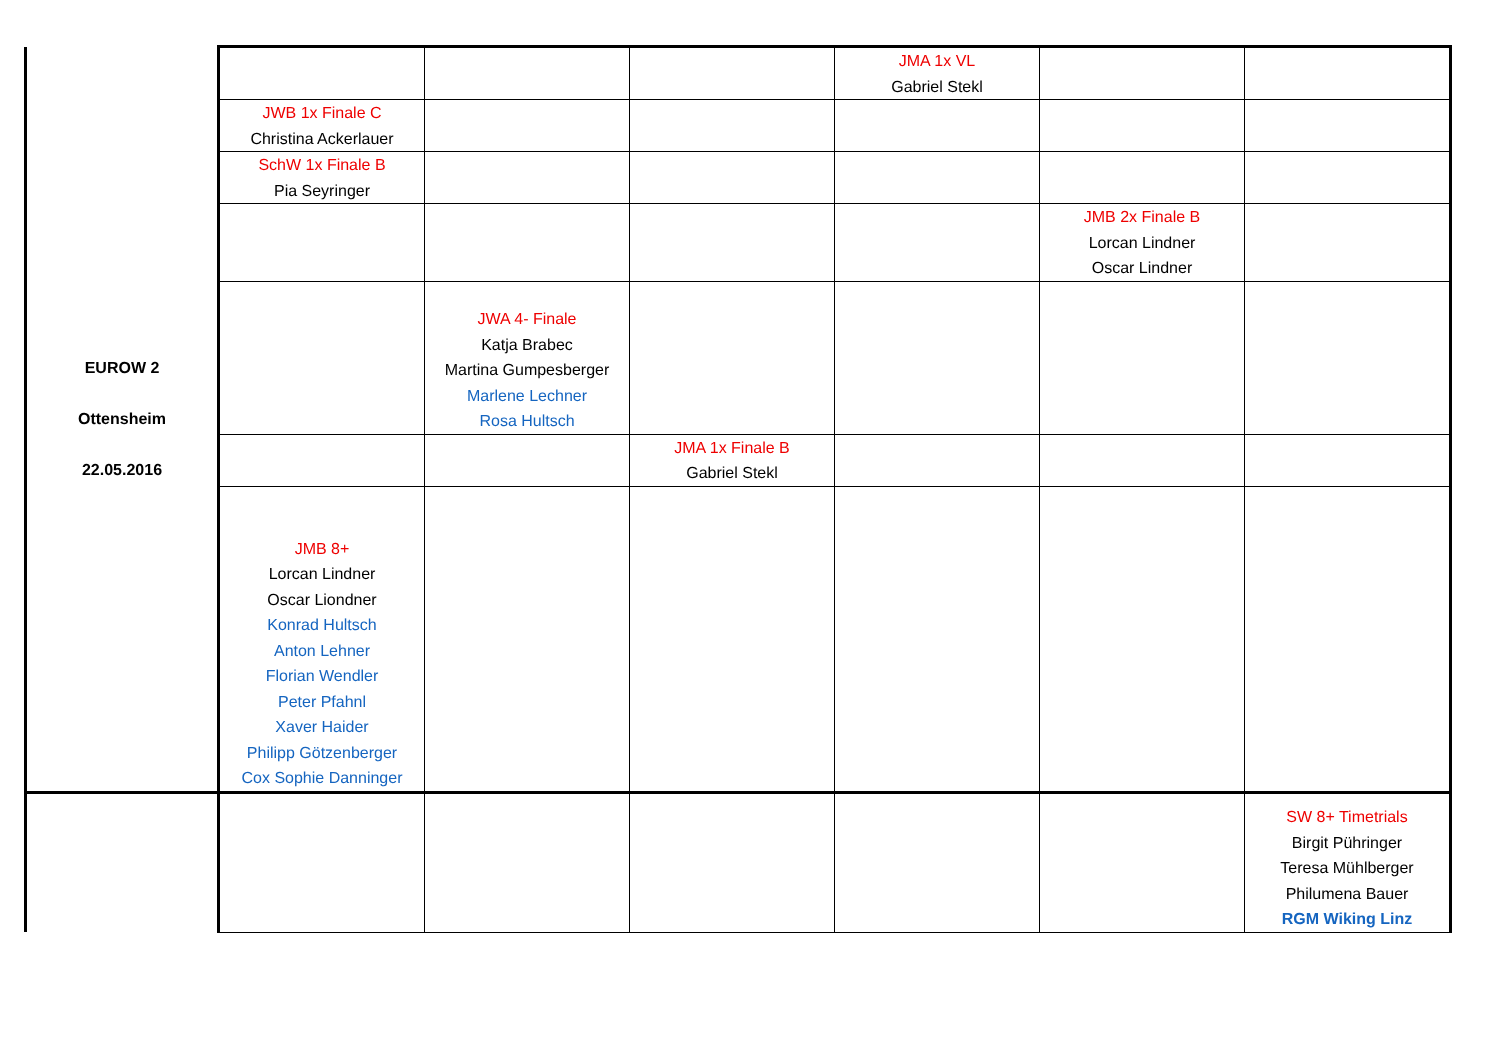| EUROW 2 Ottensheim 22.05.2016 | | | | JMA 1x VL Gabriel Stekl | | |
| | JWB 1x Finale C Christina Ackerlauer | | | | | |
| | SchW 1x Finale B Pia Seyringer | | | | | |
| | | | | | JMB 2x Finale B Lorcan Lindner Oscar Lindner | |
| | | JWA 4- Finale Katja Brabec Martina Gumpesberger Marlene Lechner Rosa Hultsch | | | | |
| | | | JMA 1x Finale B Gabriel Stekl | | | |
| | JMB 8+ Lorcan Lindner Oscar Liondner Konrad Hultsch Anton Lehner Florian Wendler Peter Pfahnl Xaver Haider Philipp Götzenberger Cox Sophie Danninger | | | | | |
| | | | | | | SW 8+ Timetrials Birgit Pühringer Teresa Mühlberger Philumena Bauer RGM Wiking Linz |